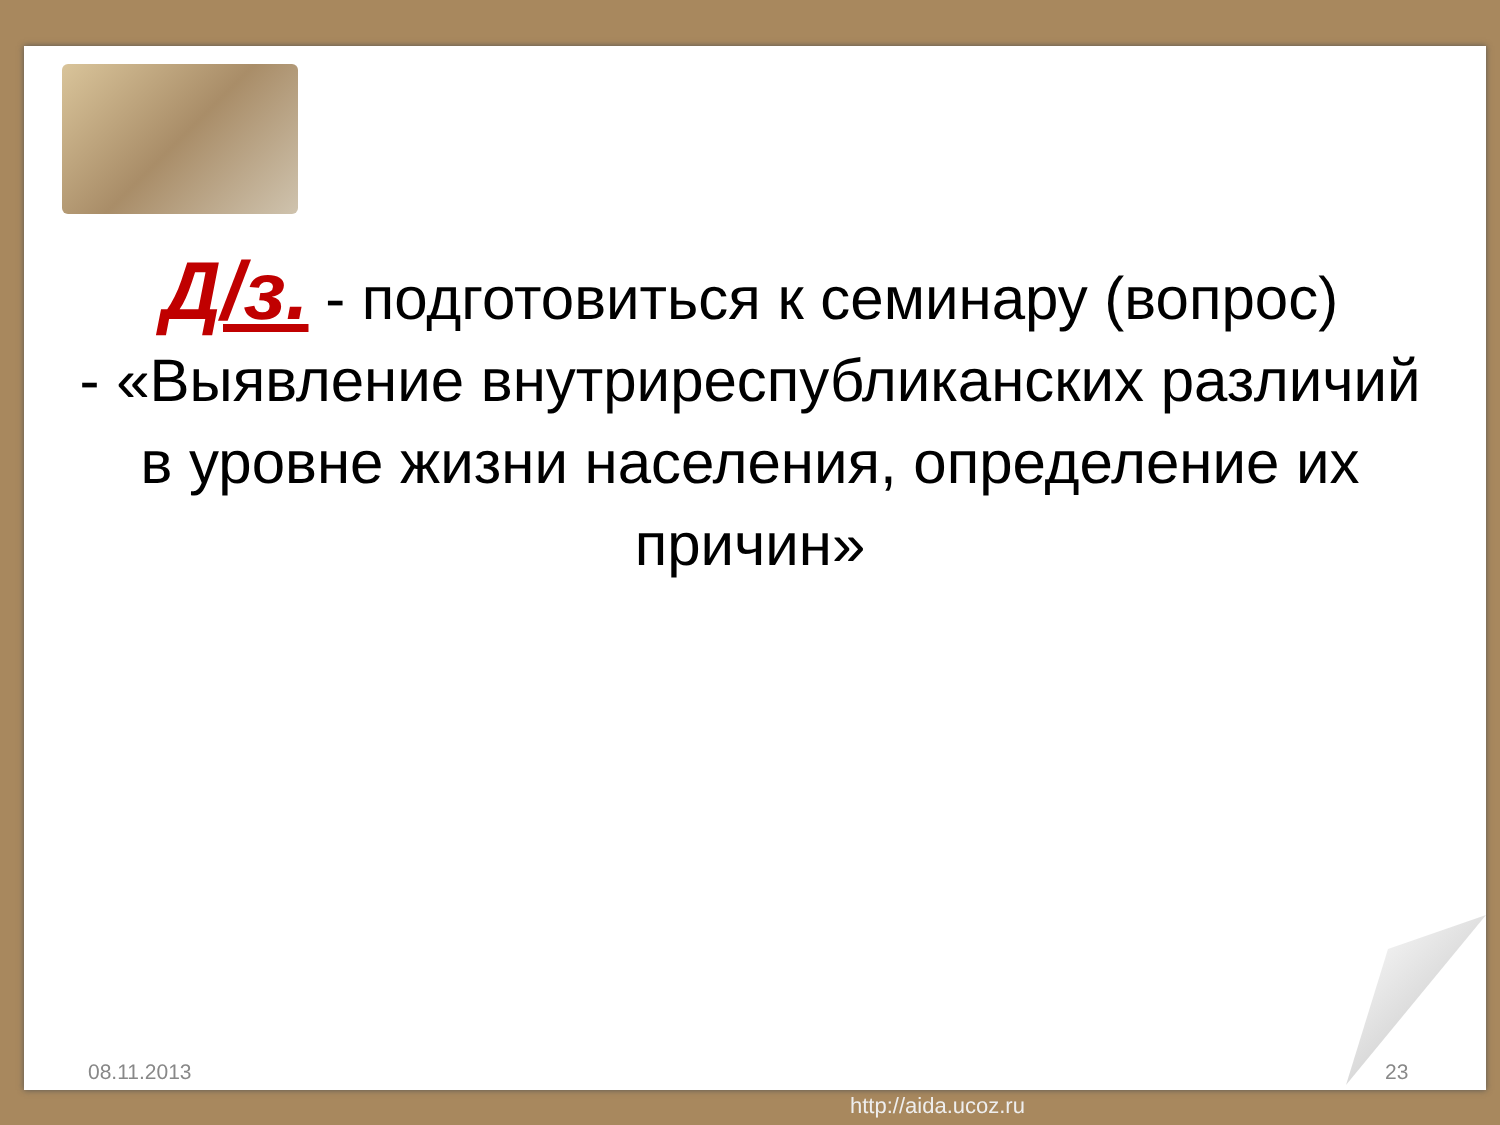Д/з. - подготовиться к семинару (вопрос)
- «Выявление внутриреспубликанских различий в уровне жизни населения, определение их причин»
08.11.2013 23
http://aida.ucoz.ru